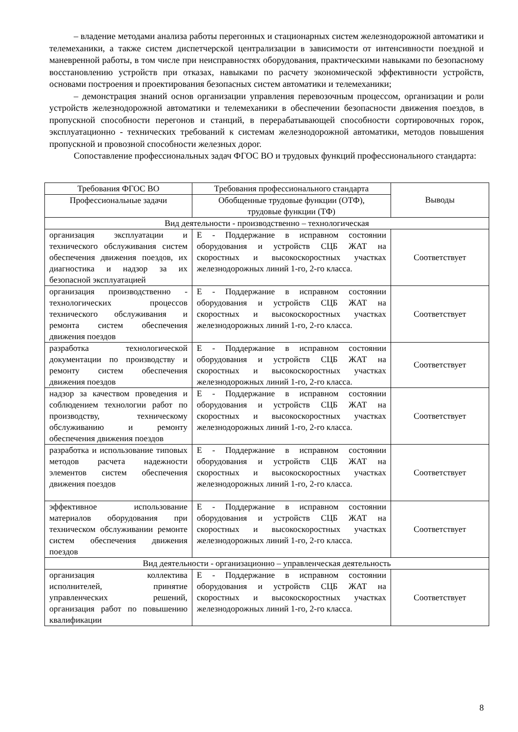– владение методами анализа работы перегонных и стационарных систем железнодорожной автоматики и телемеханики, а также систем диспетчерской централизации в зависимости от интенсивности поездной и маневренной работы, в том числе при неисправностях оборудования, практическими навыками по безопасному восстановлению устройств при отказах, навыками по расчету экономической эффективности устройств, основами построения и проектирования безопасных систем автоматики и телемеханики;
– демонстрация знаний основ организации управления перевозочным процессом, организации и роли устройств железнодорожной автоматики и телемеханики в обеспечении безопасности движения поездов, в пропускной способности перегонов и станций, в перерабатывающей способности сортировочных горок, эксплуатационно - технических требований к системам железнодорожной автоматики, методов повышения пропускной и провозной способности железных дорог.
Сопоставление профессиональных задач ФГОС ВО и трудовых функций профессионального стандарта:
| Требования ФГОС ВО | Требования профессионального стандарта | Выводы |
| Профессиональные задачи | Обобщенные трудовые функции (ОТФ), трудовые функции (ТФ) | |
| Вид деятельности - производственно – технологическая | | |
| организация эксплуатации и технического обслуживания систем обеспечения движения поездов, их диагностика и надзор за их безопасной эксплуатацией | Е - Поддержание в исправном состоянии оборудования и устройств СЦБ ЖАТ на скоростных и высокоскоростных участках железнодорожных линий 1-го, 2-го класса. | Соответствует |
| организация производственно - технологических процессов технического обслуживания и ремонта систем обеспечения движения поездов | Е - Поддержание в исправном состоянии оборудования и устройств СЦБ ЖАТ на скоростных и высокоскоростных участках железнодорожных линий 1-го, 2-го класса. | Соответствует |
| разработка технологической документации по производству и ремонту систем обеспечения движения поездов | Е - Поддержание в исправном состоянии оборудования и устройств СЦБ ЖАТ на скоростных и высокоскоростных участках железнодорожных линий 1-го, 2-го класса. | Соответствует |
| надзор за качеством проведения и соблюдением технологии работ по производству, техническому обслуживанию и ремонту обеспечения движения поездов | Е - Поддержание в исправном состоянии оборудования и устройств СЦБ ЖАТ на скоростных и высокоскоростных участках железнодорожных линий 1-го, 2-го класса. | Соответствует |
| разработка и использование типовых методов расчета надежности элементов систем обеспечения движения поездов | Е - Поддержание в исправном состоянии оборудования и устройств СЦБ ЖАТ на скоростных и высокоскоростных участках железнодорожных линий 1-го, 2-го класса. | Соответствует |
| эффективное использование материалов оборудования при техническом обслуживании ремонте систем обеспечения движения поездов | Е - Поддержание в исправном состоянии оборудования и устройств СЦБ ЖАТ на скоростных и высокоскоростных участках железнодорожных линий 1-го, 2-го класса. | Соответствует |
| Вид деятельности - организационно – управленческая деятельность | | |
| организация коллектива исполнителей, принятие управленческих решений, организация работ по повышению квалификации | Е - Поддержание в исправном состоянии оборудования и устройств СЦБ ЖАТ на скоростных и высокоскоростных участках железнодорожных линий 1-го, 2-го класса. | Соответствует |
8